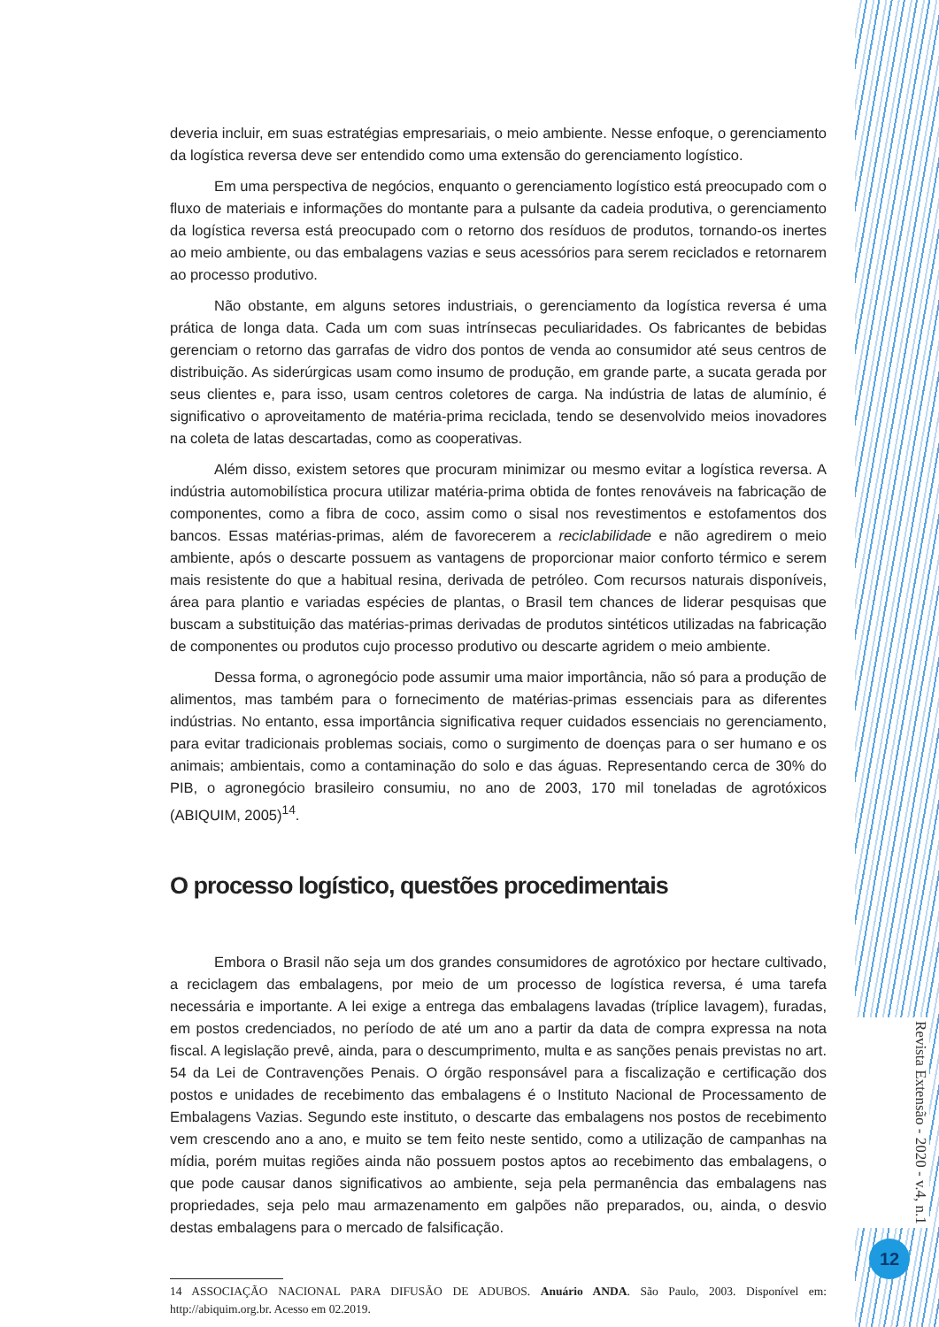deveria incluir, em suas estratégias empresariais, o meio ambiente. Nesse enfoque, o gerenciamento da logística reversa deve ser entendido como uma extensão do gerenciamento logístico.
Em uma perspectiva de negócios, enquanto o gerenciamento logístico está preocupado com o fluxo de materiais e informações do montante para a pulsante da cadeia produtiva, o gerenciamento da logística reversa está preocupado com o retorno dos resíduos de produtos, tornando-os inertes ao meio ambiente, ou das embalagens vazias e seus acessórios para serem reciclados e retornarem ao processo produtivo.
Não obstante, em alguns setores industriais, o gerenciamento da logística reversa é uma prática de longa data. Cada um com suas intrínsecas peculiaridades. Os fabricantes de bebidas gerenciam o retorno das garrafas de vidro dos pontos de venda ao consumidor até seus centros de distribuição. As siderúrgicas usam como insumo de produção, em grande parte, a sucata gerada por seus clientes e, para isso, usam centros coletores de carga. Na indústria de latas de alumínio, é significativo o aproveitamento de matéria-prima reciclada, tendo se desenvolvido meios inovadores na coleta de latas descartadas, como as cooperativas.
Além disso, existem setores que procuram minimizar ou mesmo evitar a logística reversa. A indústria automobilística procura utilizar matéria-prima obtida de fontes renováveis na fabricação de componentes, como a fibra de coco, assim como o sisal nos revestimentos e estofamentos dos bancos. Essas matérias-primas, além de favorecerem a reciclabilidade e não agredirem o meio ambiente, após o descarte possuem as vantagens de proporcionar maior conforto térmico e serem mais resistente do que a habitual resina, derivada de petróleo. Com recursos naturais disponíveis, área para plantio e variadas espécies de plantas, o Brasil tem chances de liderar pesquisas que buscam a substituição das matérias-primas derivadas de produtos sintéticos utilizadas na fabricação de componentes ou produtos cujo processo produtivo ou descarte agridem o meio ambiente.
Dessa forma, o agronegócio pode assumir uma maior importância, não só para a produção de alimentos, mas também para o fornecimento de matérias-primas essenciais para as diferentes indústrias. No entanto, essa importância significativa requer cuidados essenciais no gerenciamento, para evitar tradicionais problemas sociais, como o surgimento de doenças para o ser humano e os animais; ambientais, como a contaminação do solo e das águas. Representando cerca de 30% do PIB, o agronegócio brasileiro consumiu, no ano de 2003, 170 mil toneladas de agrotóxicos (ABIQUIM, 2005)<sup>14</sup>.
O processo logístico, questões procedimentais
Embora o Brasil não seja um dos grandes consumidores de agrotóxico por hectare cultivado, a reciclagem das embalagens, por meio de um processo de logística reversa, é uma tarefa necessária e importante. A lei exige a entrega das embalagens lavadas (tríplice lavagem), furadas, em postos credenciados, no período de até um ano a partir da data de compra expressa na nota fiscal. A legislação prevê, ainda, para o descumprimento, multa e as sanções penais previstas no art. 54 da Lei de Contravenções Penais. O órgão responsável para a fiscalização e certificação dos postos e unidades de recebimento das embalagens é o Instituto Nacional de Processamento de Embalagens Vazias. Segundo este instituto, o descarte das embalagens nos postos de recebimento vem crescendo ano a ano, e muito se tem feito neste sentido, como a utilização de campanhas na mídia, porém muitas regiões ainda não possuem postos aptos ao recebimento das embalagens, o que pode causar danos significativos ao ambiente, seja pela permanência das embalagens nas propriedades, seja pelo mau armazenamento em galpões não preparados, ou, ainda, o desvio destas embalagens para o mercado de falsificação.
14 ASSOCIAÇÃO NACIONAL PARA DIFUSÃO DE ADUBOS. Anuário ANDA. São Paulo, 2003. Disponível em: http://abiquim.org.br. Acesso em 02.2019.
Revista Extensão - 2020 - v.4, n.1
12